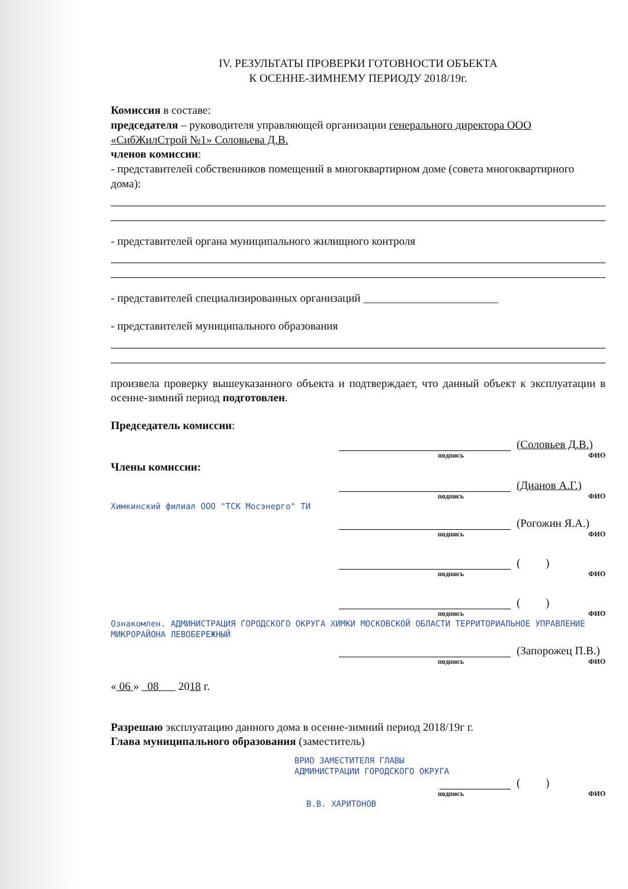IV. РЕЗУЛЬТАТЫ ПРОВЕРКИ ГОТОВНОСТИ ОБЪЕКТА
К ОСЕННЕ-ЗИМНЕМУ ПЕРИОДУ 2018/19г.
Комиссия в составе:
председателя – руководителя управляющей организации генерального директора ООО «СибЖилСтрой №1» Соловьева Д.В.
членов комиссии:
- представителей собственников помещений в многоквартирном доме (совета многоквартирного дома):
- представителей органа муниципального жилищного контроля
- представителей специализированных организаций ________________________
- представителей муниципального образования
произвела проверку вышеуказанного объекта и подтверждает, что данный объект к эксплуатации в осенне-зимний период подготовлен.
Председатель комиссии:
(Соловьев Д.В.)
подпись ФИО
Члены комиссии:
(Дианов А.Г.)
подпись ФИО
Химкинский филиал ООО "ТСК Мосэнерго" ТИ
(Рогожин Я.А.)
подпись ФИО
( )
подпись ФИО
( )
подпись ФИО
Ознакомлен. АДМИНИСТРАЦИЯ ГОРОДСКОГО ОКРУГА ХИМКИ МОСКОВСКОЙ ОБЛАСТИ ТЕРРИТОРИАЛЬНОЕ УПРАВЛЕНИЕ МИКРОРАЙОНА ЛЕВОБЕРЕЖНЫЙ
(Запорожец П.В.)
подпись ФИО
« 06 » 08 2018 г.
Разрешаю эксплуатацию данного дома в осенне-зимний период 2018/19г г.
Глава муниципального образования (заместитель)
ВРИО ЗАМЕСТИТЕЛЯ ГЛАВЫ
АДМИНИСТРАЦИИ ГОРОДСКОГО ОКРУГА
( )
подпись ФИО
В.В. ХАРИТОНОВ